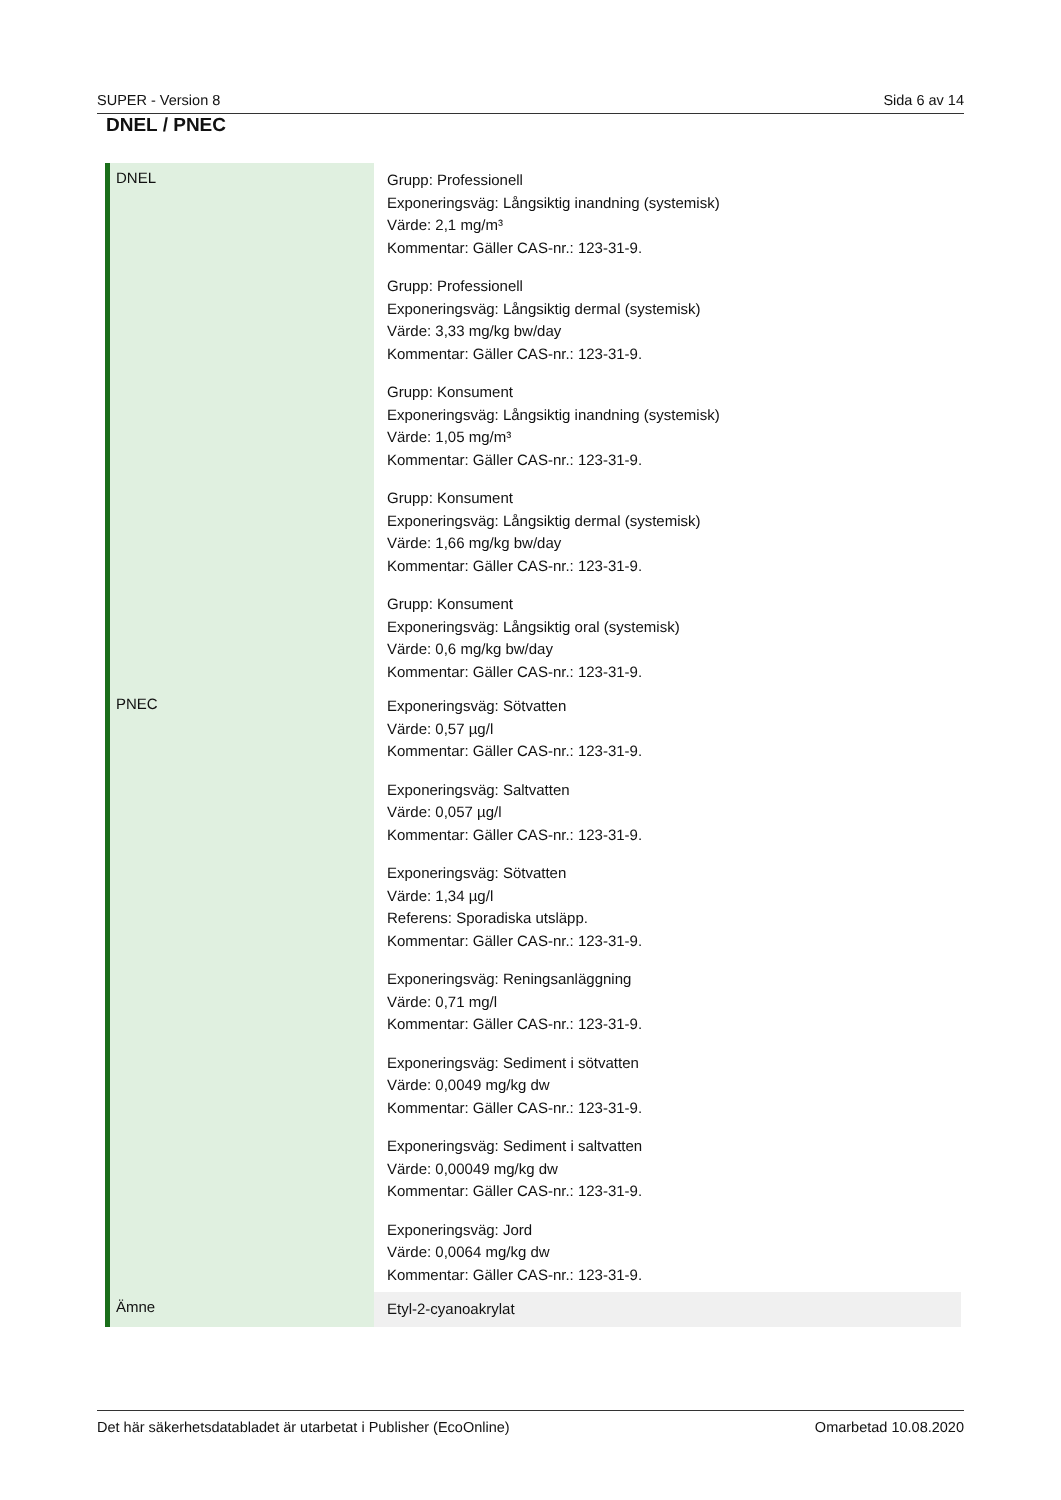SUPER - Version 8 Sida 6 av 14
DNEL / PNEC
| DNEL | Grupp: Professionell Exponeringsväg: Långsiktig inandning (systemisk) Värde: 2,1 mg/m³ Kommentar: Gäller CAS-nr.: 123-31-9. Grupp: Professionell Exponeringsväg: Långsiktig dermal (systemisk) Värde: 3,33 mg/kg bw/day Kommentar: Gäller CAS-nr.: 123-31-9. Grupp: Konsument Exponeringsväg: Långsiktig inandning (systemisk) Värde: 1,05 mg/m³ Kommentar: Gäller CAS-nr.: 123-31-9. Grupp: Konsument Exponeringsväg: Långsiktig dermal (systemisk) Värde: 1,66 mg/kg bw/day Kommentar: Gäller CAS-nr.: 123-31-9. Grupp: Konsument Exponeringsväg: Långsiktig oral (systemisk) Värde: 0,6 mg/kg bw/day Kommentar: Gäller CAS-nr.: 123-31-9. |
| PNEC | Exponeringsväg: Sötvatten Värde: 0,57 µg/l Kommentar: Gäller CAS-nr.: 123-31-9. Exponeringsväg: Saltvatten Värde: 0,057 µg/l Kommentar: Gäller CAS-nr.: 123-31-9. Exponeringsväg: Sötvatten Värde: 1,34 µg/l Referens: Sporadiska utsläpp. Kommentar: Gäller CAS-nr.: 123-31-9. Exponeringsväg: Reningsanläggning Värde: 0,71 mg/l Kommentar: Gäller CAS-nr.: 123-31-9. Exponeringsväg: Sediment i sötvatten Värde: 0,0049 mg/kg dw Kommentar: Gäller CAS-nr.: 123-31-9. Exponeringsväg: Sediment i saltvatten Värde: 0,00049 mg/kg dw Kommentar: Gäller CAS-nr.: 123-31-9. Exponeringsväg: Jord Värde: 0,0064 mg/kg dw Kommentar: Gäller CAS-nr.: 123-31-9. |
| Ämne | Etyl-2-cyanoakrylat |
Det här säkerhetsdatabladet är utarbetat i Publisher (EcoOnline) Omarbetad 10.08.2020